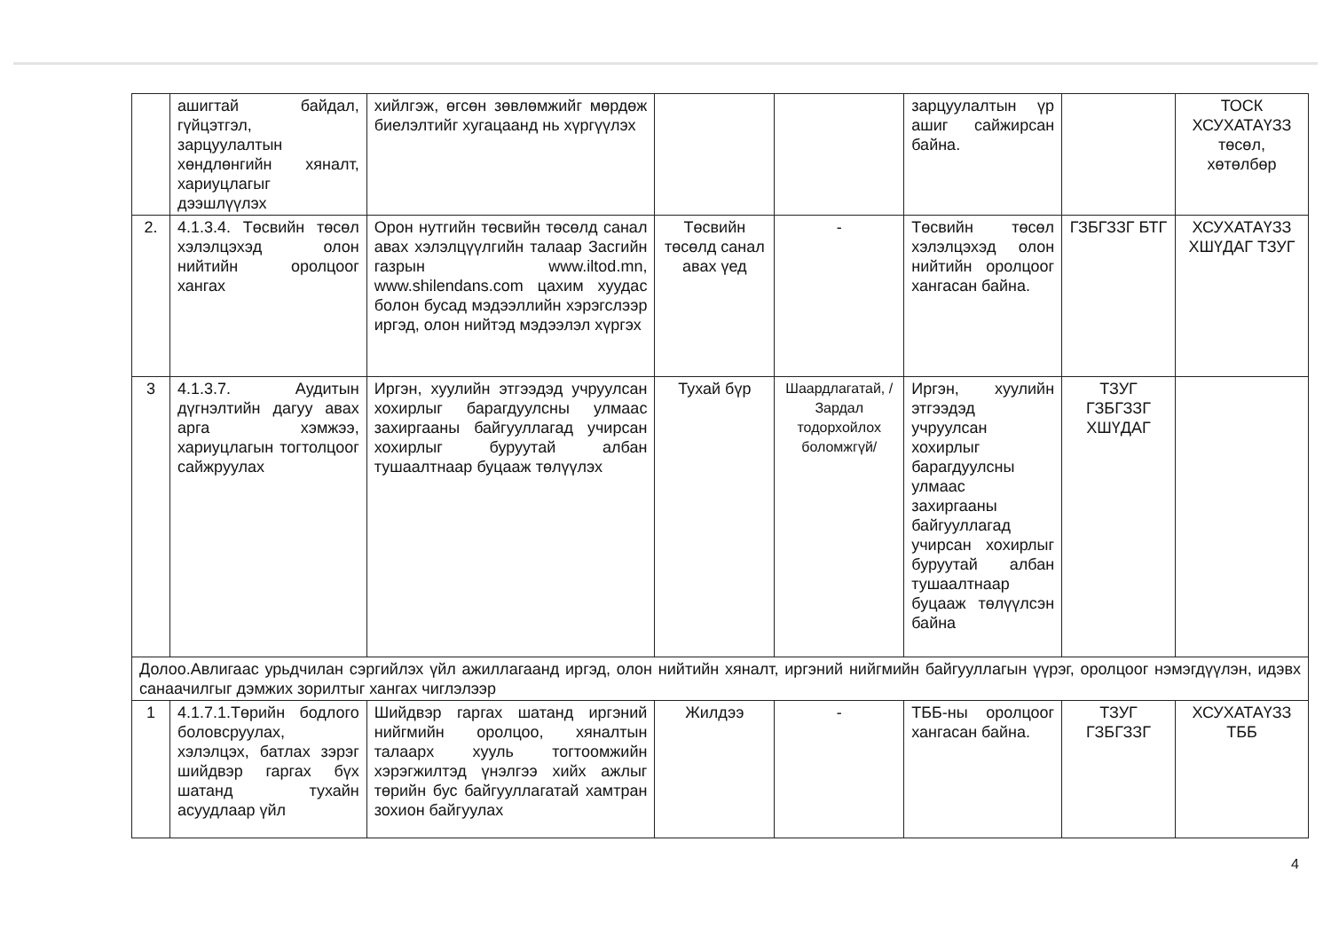| | ашигтай байдал, гүйцэтгэл, зарцуулалтын хөндлөнгийн хяналт, хариуцлагыг дээшлүүлэх | хийлгэж, өгсөн зөвлөмжийг мөрдөж биелэлтийг хугацаанд нь хүргүүлэх | | | зарцуулалтын үр ашиг сайжирсан байна. | | ТОСК ХСУХАТАҮЗЗ төсөл, хөтөлбөр |
| 2. | 4.1.3.4. Төсвийн төсөл хэлэлцэхэд олон нийтийн оролцоог хангах | Орон нутгийн төсвийн төсөлд санал авах хэлэлцүүлгийн талаар Засгийн газрын www.iltod.mn, www.shilendans.com цахим хуудас болон бусад мэдээллийн хэрэгслээр иргэд, олон нийтэд мэдээлэл хүргэх | Төсвийн төсөлд санал авах үед | - | Төсвийн төсөл хэлэлцэхэд олон нийтийн оролцоог хангасан байна. | ГЗБГЗЗГ БТГ | ХСУХАТАҮЗЗ ХШҮДАГ ТЗУГ |
| 3 | 4.1.3.7. Аудитын дүгнэлтийн дагуу авах арга хэмжээ, хариуцлагын тогтолцоог сайжруулах | Иргэн, хуулийн этгээдэд учруулсан хохирлыг барагдуулсны улмаас захиргааны байгууллагад учирсан хохирлыг буруутай албан тушаалтнаар буцааж төлүүлэх | Тухай бүр | Шаардлагатай, /Зардал тодорхойлох боломжгүй/ | Иргэн, хуулийн этгээдэд учруулсан хохирлыг барагдуулсны улмаас захиргааны байгууллагад учирсан хохирлыг буруутай албан тушаалтнаар буцааж төлүүлсэн байна | ТЗУГ ГЗБГЗЗГ ХШҮДАГ | |
| Долоо.Авлигаас урьдчилан сэргийлэх үйл ажиллагаанд иргэд, олон нийтийн хяналт, иргэний нийгмийн байгууллагын үүрэг, оролцоог нэмэгдүүлэн, идэвх санаачилгыг дэмжих зорилтыг хангах чиглэлээр | | | | | | | |
| 1 | 4.1.7.1.Төрийн бодлого боловсруулах, хэлэлцэх, батлах зэрэг шийдвэр гаргах бүх шатанд тухайн асуудлаар үйл | Шийдвэр гаргах шатанд иргэний нийгмийн оролцоо, хяналтын талаарх хууль тогтоомжийн хэрэгжилтэд үнэлгээ хийх ажлыг төрийн бус байгууллагатай хамтран зохион байгуулах | Жилдээ | - | ТББ-ны оролцоог хангасан байна. | ТЗУГ ГЗБГЗЗГ | ХСУХАТАҮЗЗ ТББ |
4